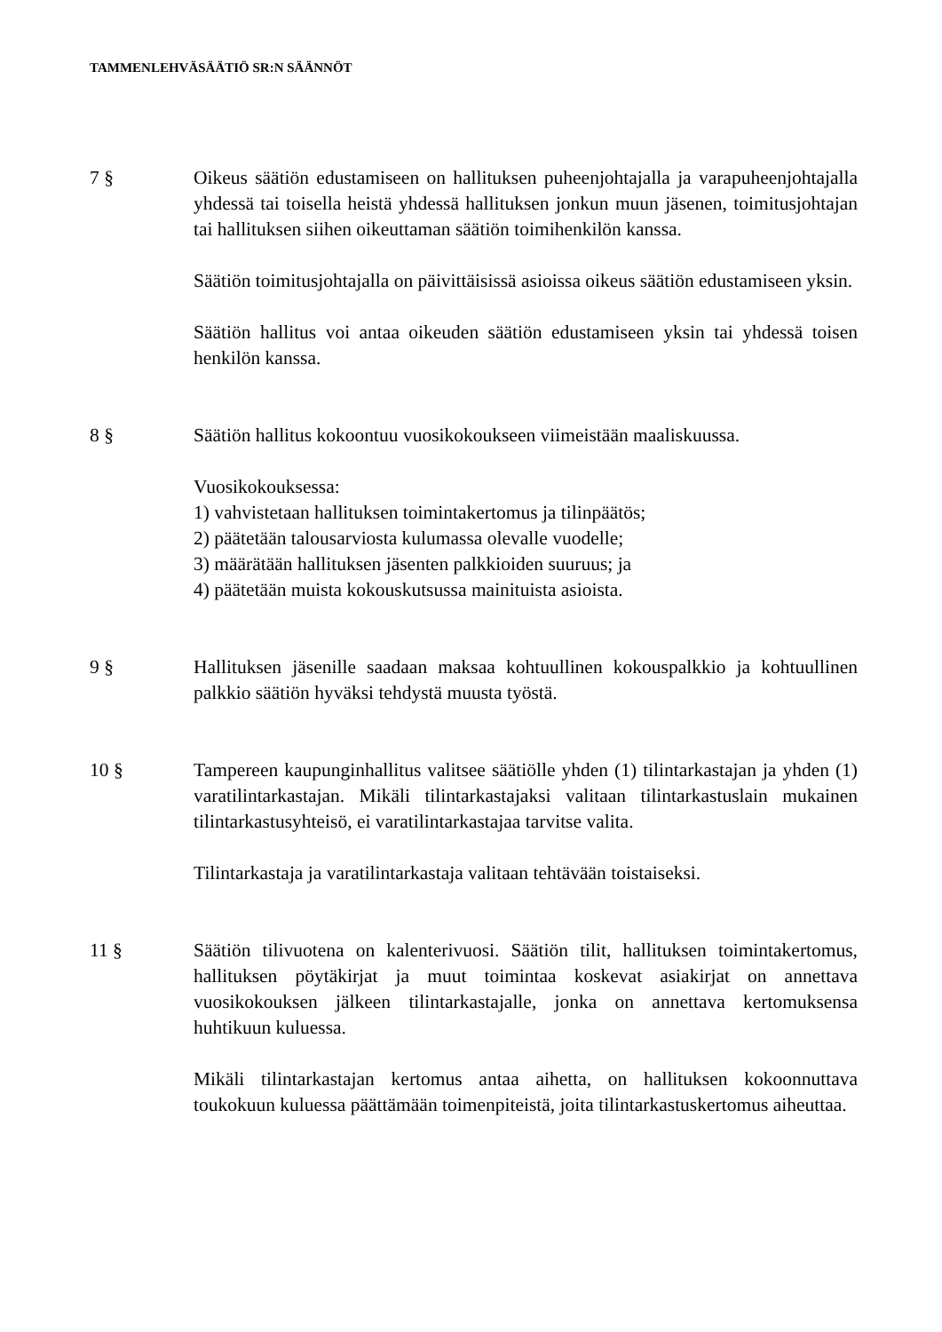TAMMENLEHVÄSÄÄTIÖ SR:N SÄÄNNÖT
7 § Oikeus säätiön edustamiseen on hallituksen puheenjohtajalla ja varapuheenjohtajalla yhdessä tai toisella heistä yhdessä hallituksen jonkun muun jäsenen, toimitusjohtajan tai hallituksen siihen oikeuttaman säätiön toimihenkilön kanssa.
Säätiön toimitusjohtajalla on päivittäisissä asioissa oikeus säätiön edustamiseen yksin.
Säätiön hallitus voi antaa oikeuden säätiön edustamiseen yksin tai yhdessä toisen henkilön kanssa.
8 § Säätiön hallitus kokoontuu vuosikokoukseen viimeistään maaliskuussa.
Vuosikokouksessa:
1) vahvistetaan hallituksen toimintakertomus ja tilinpäätös;
2) päätetään talousarviosta kulumassa olevalle vuodelle;
3) määrätään hallituksen jäsenten palkkioiden suuruus; ja
4) päätetään muista kokouskutsussa mainituista asioista.
9 § Hallituksen jäsenille saadaan maksaa kohtuullinen kokouspalkkio ja kohtuullinen palkkio säätiön hyväksi tehdystä muusta työstä.
10 § Tampereen kaupunginhallitus valitsee säätiölle yhden (1) tilintarkastajan ja yhden (1) varatilintarkastajan. Mikäli tilintarkastajaksi valitaan tilintarkastuslain mukainen tilintarkastusyhteisö, ei varatilintarkastajaa tarvitse valita.
Tilintarkastaja ja varatilintarkastaja valitaan tehtävään toistaiseksi.
11 § Säätiön tilivuotena on kalenterivuosi. Säätiön tilit, hallituksen toimintakertomus, hallituksen pöytäkirjat ja muut toimintaa koskevat asiakirjat on annettava vuosikokouksen jälkeen tilintarkastajalle, jonka on annettava kertomuksensa huhtikuun kuluessa.
Mikäli tilintarkastajan kertomus antaa aihetta, on hallituksen kokoonnuttava toukokuun kuluessa päättämään toimenpiteistä, joita tilintarkastuskertomus aiheuttaa.